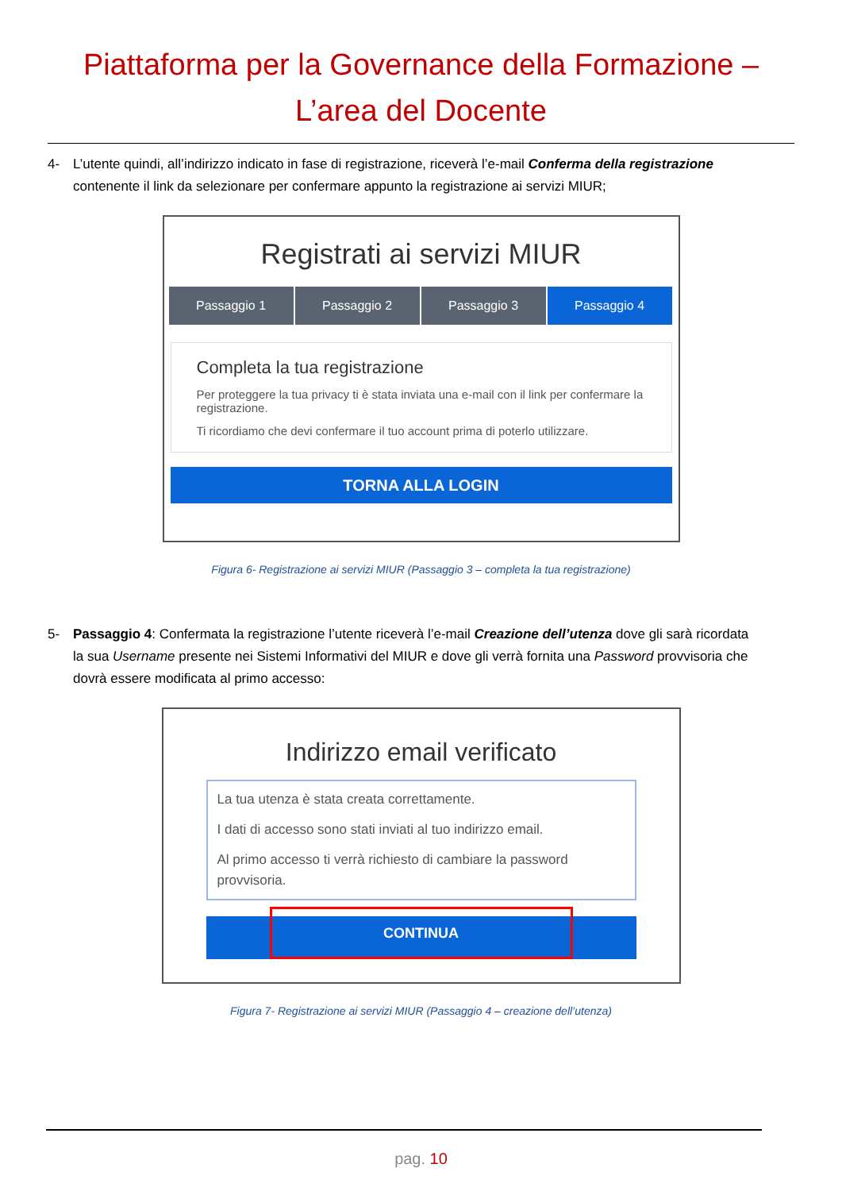Piattaforma per la Governance della Formazione –
L’area del Docente
4- L’utente quindi, all’indirizzo indicato in fase di registrazione, riceverà l’e-mail Conferma della registrazione contenente il link da selezionare per confermare appunto la registrazione ai servizi MIUR;
Registrati ai servizi MIUR
Passaggio 1 Passaggio 2 Passaggio 3 Passaggio 4
Completa la tua registrazione
Per proteggere la tua privacy ti è stata inviata una e-mail con il link per confermare la registrazione.
Ti ricordiamo che devi confermare il tuo account prima di poterlo utilizzare.
TORNA ALLA LOGIN
Figura 6- Registrazione ai servizi MIUR (Passaggio 3 – completa la tua registrazione)
5- Passaggio 4: Confermata la registrazione l’utente riceverà l’e-mail Creazione dell’utenza dove gli sarà ricordata la sua Username presente nei Sistemi Informativi del MIUR e dove gli verrà fornita una Password provvisoria che dovrà essere modificata al primo accesso:
Indirizzo email verificato
La tua utenza è stata creata correttamente.
I dati di accesso sono stati inviati al tuo indirizzo email.
Al primo accesso ti verrà richiesto di cambiare la password provvisoria.
CONTINUA
Figura 7- Registrazione ai servizi MIUR (Passaggio 4 – creazione dell’utenza)
pag. 10